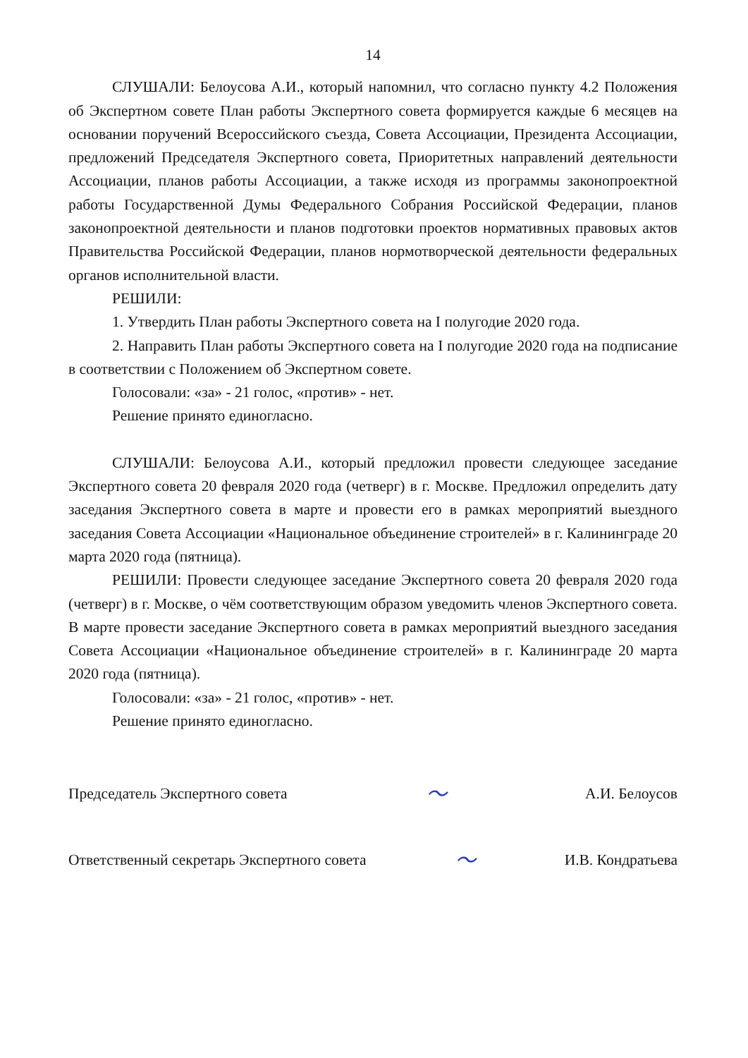14
СЛУШАЛИ: Белоусова А.И., который напомнил, что согласно пункту 4.2 Положения об Экспертном совете План работы Экспертного совета формируется каждые 6 месяцев на основании поручений Всероссийского съезда, Совета Ассоциации, Президента Ассоциации, предложений Председателя Экспертного совета, Приоритетных направлений деятельности Ассоциации, планов работы Ассоциации, а также исходя из программы законопроектной работы Государственной Думы Федерального Собрания Российской Федерации, планов законопроектной деятельности и планов подготовки проектов нормативных правовых актов Правительства Российской Федерации, планов нормотворческой деятельности федеральных органов исполнительной власти.
РЕШИЛИ:
1. Утвердить План работы Экспертного совета на I полугодие 2020 года.
2. Направить План работы Экспертного совета на I полугодие 2020 года на подписание в соответствии с Положением об Экспертном совете.
Голосовали: «за» - 21 голос, «против» - нет.
Решение принято единогласно.
СЛУШАЛИ: Белоусова А.И., который предложил провести следующее заседание Экспертного совета 20 февраля 2020 года (четверг) в г. Москве. Предложил определить дату заседания Экспертного совета в марте и провести его в рамках мероприятий выездного заседания Совета Ассоциации «Национальное объединение строителей» в г. Калининграде 20 марта 2020 года (пятница).
РЕШИЛИ: Провести следующее заседание Экспертного совета 20 февраля 2020 года (четверг) в г. Москве, о чём соответствующим образом уведомить членов Экспертного совета. В марте провести заседание Экспертного совета в рамках мероприятий выездного заседания Совета Ассоциации «Национальное объединение строителей» в г. Калининграде 20 марта 2020 года (пятница).
Голосовали: «за» - 21 голос, «против» - нет.
Решение принято единогласно.
Председатель Экспертного совета 〜 А.И. Белоусов
Ответственный секретарь Экспертного совета 〜 И.В. Кондратьева